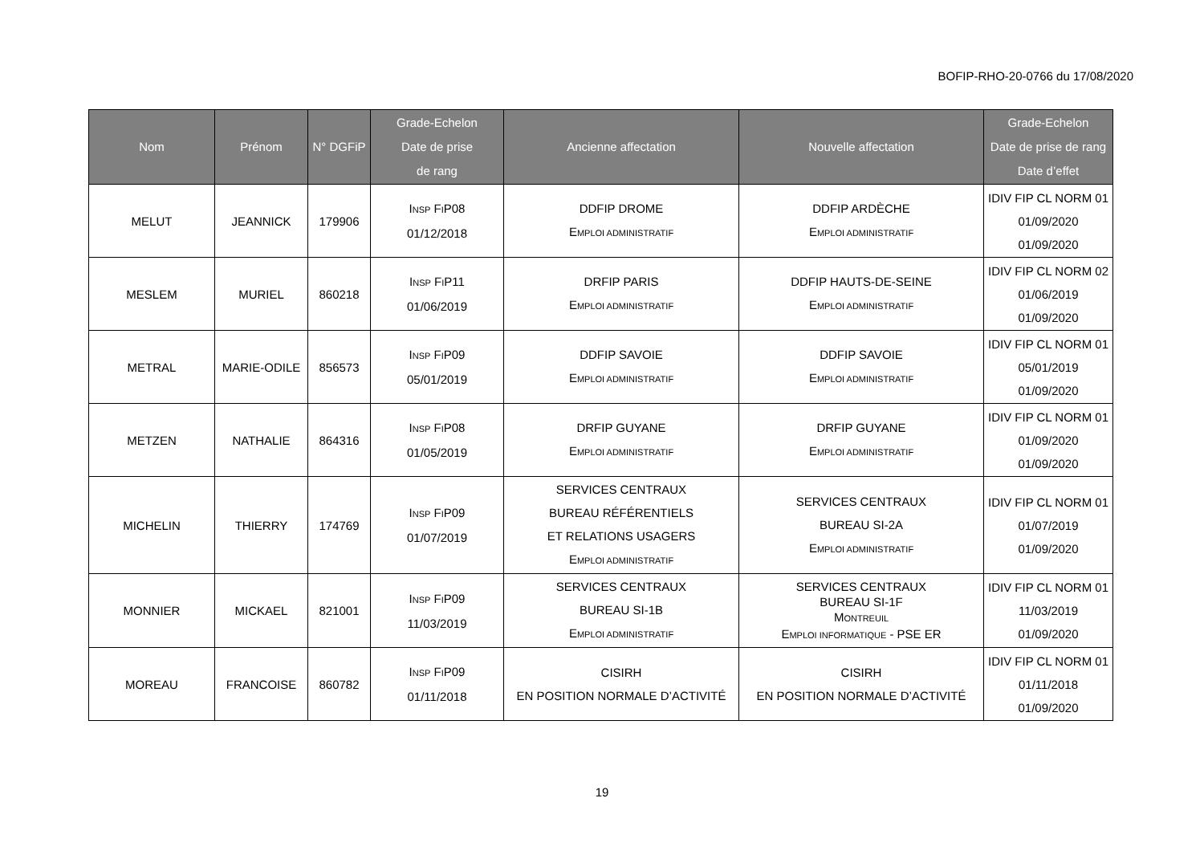BOFIP-RHO-20-0766 du 17/08/2020
| Nom | Prénom | N° DGFiP | Grade-Echelon Date de prise de rang | Ancienne affectation | Nouvelle affectation | Grade-Echelon Date de prise de rang Date d’effet |
| --- | --- | --- | --- | --- | --- | --- |
| MELUT | JEANNICK | 179906 | I NSP F I P08 01/12/2018 | DDFIP DROME E MPLOI ADMINISTRATIF | DDFIP ARDÈCHE E MPLOI ADMINISTRATIF | IDIV FIP CL NORM 01 01/09/2020 01/09/2020 |
| MESLEM | MURIEL | 860218 | I NSP F I P11 01/06/2019 | DRFIP PARIS E MPLOI ADMINISTRATIF | DDFIP HAUTS-DE-SEINE E MPLOI ADMINISTRATIF | IDIV FIP CL NORM 02 01/06/2019 01/09/2020 |
| METRAL | MARIE-ODILE | 856573 | I NSP F I P09 05/01/2019 | DDFIP SAVOIE E MPLOI ADMINISTRATIF | DDFIP SAVOIE E MPLOI ADMINISTRATIF | IDIV FIP CL NORM 01 05/01/2019 01/09/2020 |
| METZEN | NATHALIE | 864316 | I NSP F I P08 01/05/2019 | DRFIP GUYANE E MPLOI ADMINISTRATIF | DRFIP GUYANE E MPLOI ADMINISTRATIF | IDIV FIP CL NORM 01 01/09/2020 01/09/2020 |
| MICHELIN | THIERRY | 174769 | I NSP F I P09 01/07/2019 | SERVICES CENTRAUX BUREAU RÉFÉRENTIELS ET RELATIONS USAGERS E MPLOI ADMINISTRATIF | SERVICES CENTRAUX BUREAU SI-2A E MPLOI ADMINISTRATIF | IDIV FIP CL NORM 01 01/07/2019 01/09/2020 |
| MONNIER | MICKAEL | 821001 | I NSP F I P09 11/03/2019 | SERVICES CENTRAUX BUREAU SI-1B E MPLOI ADMINISTRATIF | SERVICES CENTRAUX BUREAU SI-1F M ONTREUIL E MPLOI INFORMATIQUE - PSE ER | IDIV FIP CL NORM 01 11/03/2019 01/09/2020 |
| MOREAU | FRANCOISE | 860782 | I NSP F I P09 01/11/2018 | CISIRH EN POSITION NORMALE D’ACTIVITÉ | CISIRH EN POSITION NORMALE D’ACTIVITÉ | IDIV FIP CL NORM 01 01/11/2018 01/09/2020 |
19